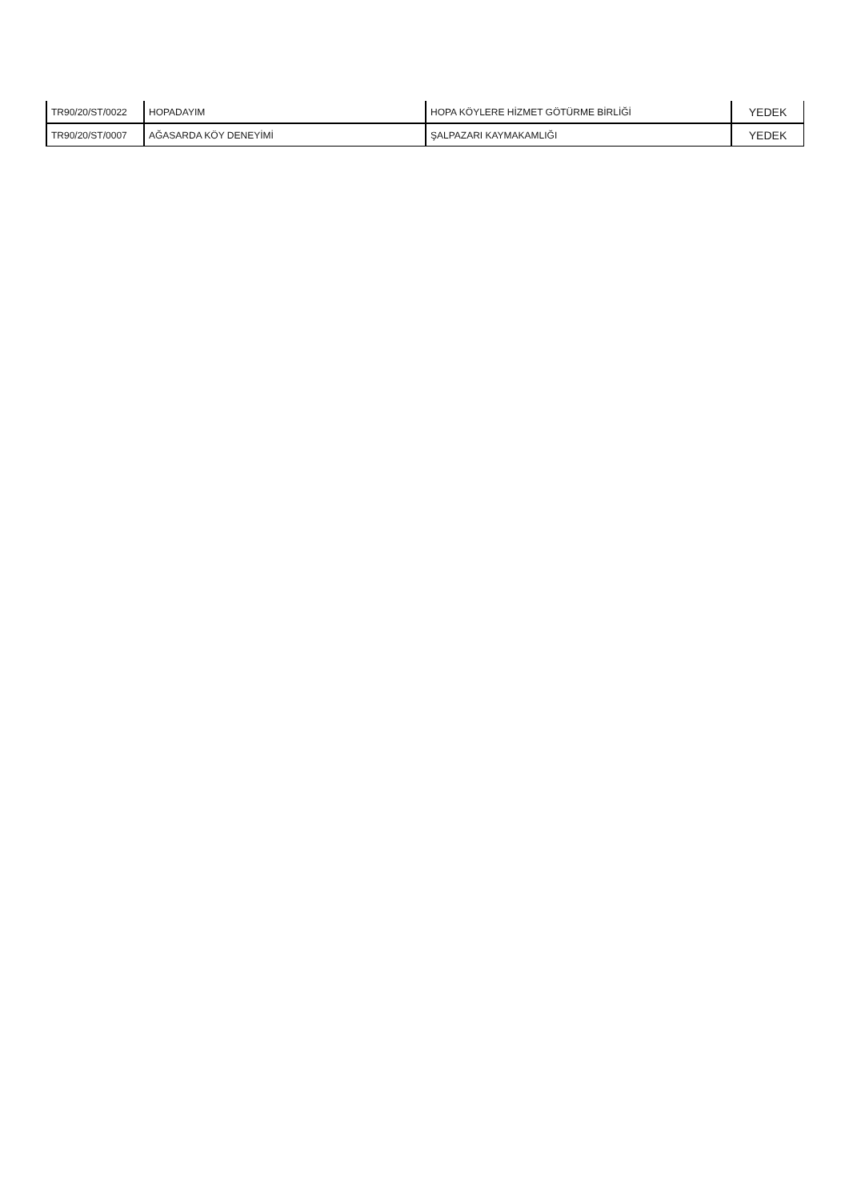| TR90/20/ST/0022 | HOPADAYIM | HOPA KÖYLERE HİZMET GÖTÜRME BİRLİĞİ | YEDEK |
| TR90/20/ST/0007 | AĞASARDA KÖY DENEYİMİ | ŞALPAZARI KAYMAKAMLIĞI | YEDEK |